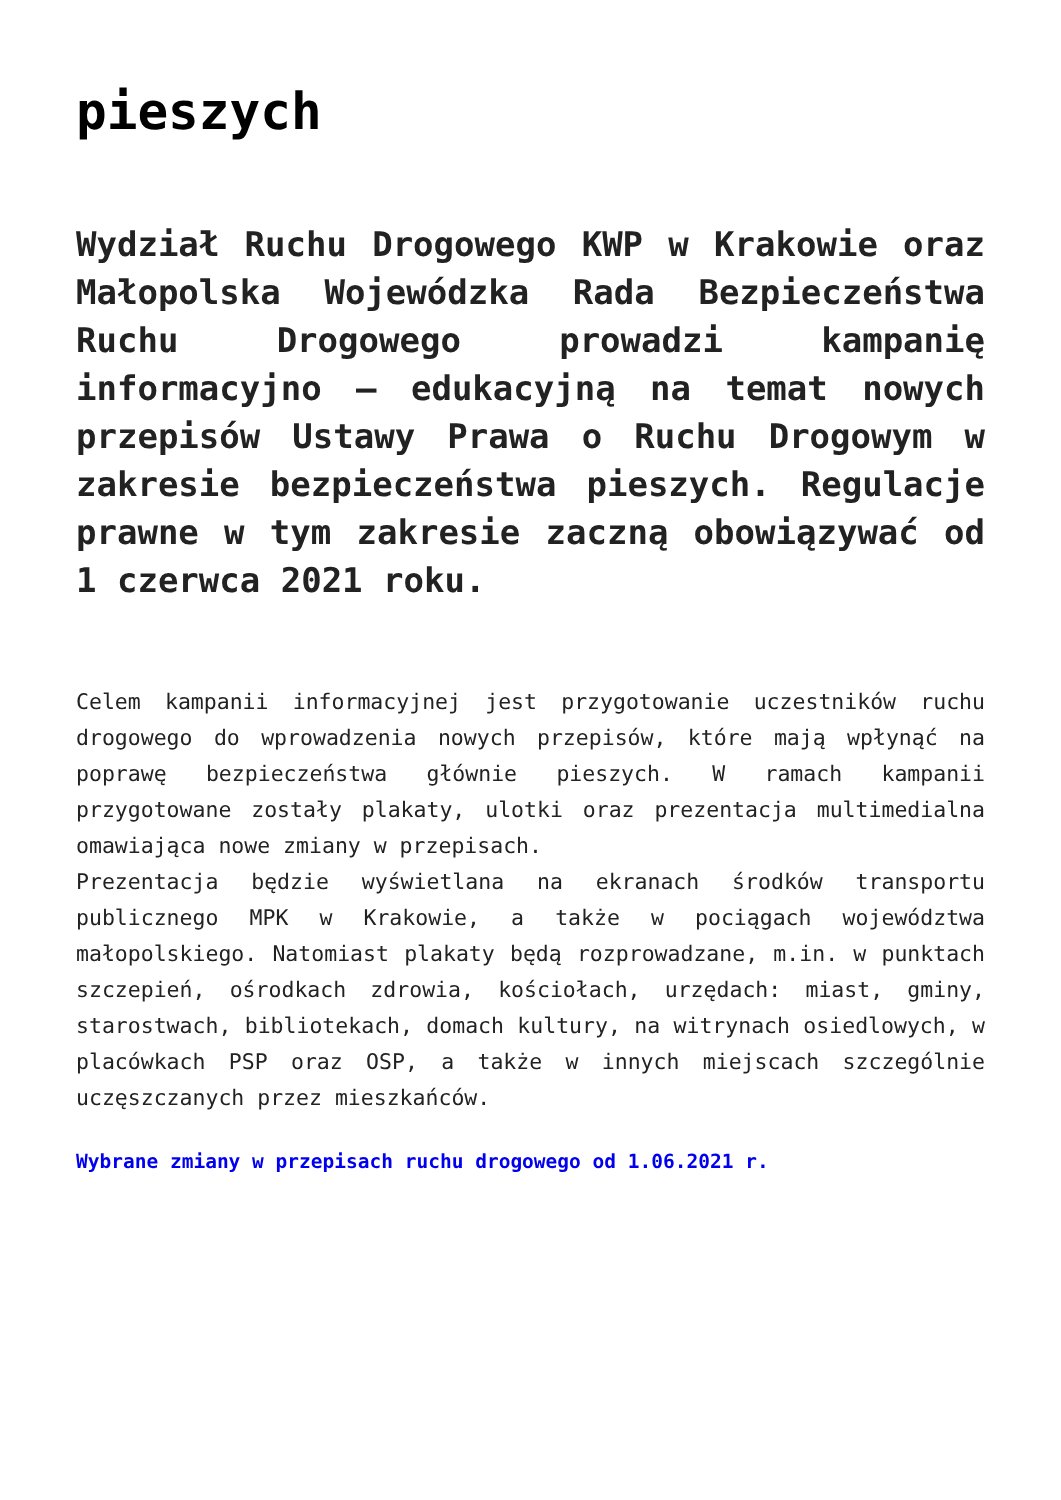pieszych
Wydział Ruchu Drogowego KWP w Krakowie oraz Małopolska Wojewódzka Rada Bezpieczeństwa Ruchu Drogowego prowadzi kampanię informacyjno – edukacyjną na temat nowych przepisów Ustawy Prawa o Ruchu Drogowym w zakresie bezpieczeństwa pieszych. Regulacje prawne w tym zakresie zaczną obowiązywać od 1 czerwca 2021 roku.
Celem kampanii informacyjnej jest przygotowanie uczestników ruchu drogowego do wprowadzenia nowych przepisów, które mają wpłynąć na poprawę bezpieczeństwa głównie pieszych. W ramach kampanii przygotowane zostały plakaty, ulotki oraz prezentacja multimedialna omawiająca nowe zmiany w przepisach.
Prezentacja będzie wyświetlana na ekranach środków transportu publicznego MPK w Krakowie, a także w pociągach województwa małopolskiego. Natomiast plakaty będą rozprowadzane, m.in. w punktach szczepień, ośrodkach zdrowia, kościołach, urzędach: miast, gminy, starostwach, bibliotekach, domach kultury, na witrynach osiedlowych, w placówkach PSP oraz OSP, a także w innych miejscach szczególnie uczęszczanych przez mieszkańców.
Wybrane zmiany w przepisach ruchu drogowego od 1.06.2021 r.